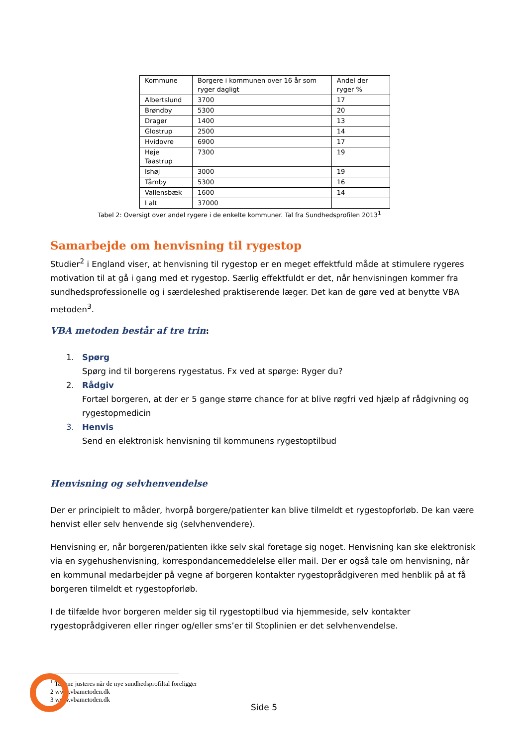| Kommune | Borgere i kommunen over 16 år som ryger dagligt | Andel der ryger % |
| Albertslund | 3700 | 17 |
| Brøndby | 5300 | 20 |
| Dragør | 1400 | 13 |
| Glostrup | 2500 | 14 |
| Hvidovre | 6900 | 17 |
| Høje Taastrup | 7300 | 19 |
| Ishøj | 3000 | 19 |
| Tårnby | 5300 | 16 |
| Vallensbæk | 1600 | 14 |
| I alt | 37000 | |
Tabel 2: Oversigt over andel rygere i de enkelte kommuner. Tal fra Sundhedsprofilen 2013<sup>1</sup>
Samarbejde om henvisning til rygestop
Studier<sup>2</sup> i England viser, at henvisning til rygestop er en meget effektfuld måde at stimulere rygeres motivation til at gå i gang med et rygestop. Særlig effektfuldt er det, når henvisningen kommer fra sundhedsprofessionelle og i særdeleshed praktiserende læger. Det kan de gøre ved at benytte VBA metoden<sup>3</sup>.
VBA metoden består af tre trin:
1. Spørg
Spørg ind til borgerens rygestatus. Fx ved at spørge: Ryger du?
2. Rådgiv
Fortæl borgeren, at der er 5 gange større chance for at blive røgfri ved hjælp af rådgivning og rygestopmedicin
3. Henvis
Send en elektronisk henvisning til kommunens rygestoptilbud
Henvisning og selvhenvendelse
Der er principielt to måder, hvorpå borgere/patienter kan blive tilmeldt et rygestopforløb. De kan være henvist eller selv henvende sig (selvhenvendere).
Henvisning er, når borgeren/patienten ikke selv skal foretage sig noget. Henvisning kan ske elektronisk via en sygehushenvisning, korrespondancemeddelelse eller mail. Der er også tale om henvisning, når en kommunal medarbejder på vegne af borgeren kontakter rygestoprådgiveren med henblik på at få borgeren tilmeldt et rygestopforløb.
I de tilfælde hvor borgeren melder sig til rygestoptilbud via hjemmeside, selv kontakter rygestoprådgiveren eller ringer og/eller sms’er til Stoplinien er det selvhenvendelse.
<sup>1</sup> Tallene justeres når de nye sundhedsprofiltal foreligger
2 www.vbametoden.dk
3 www.vbametoden.dk
Side 5